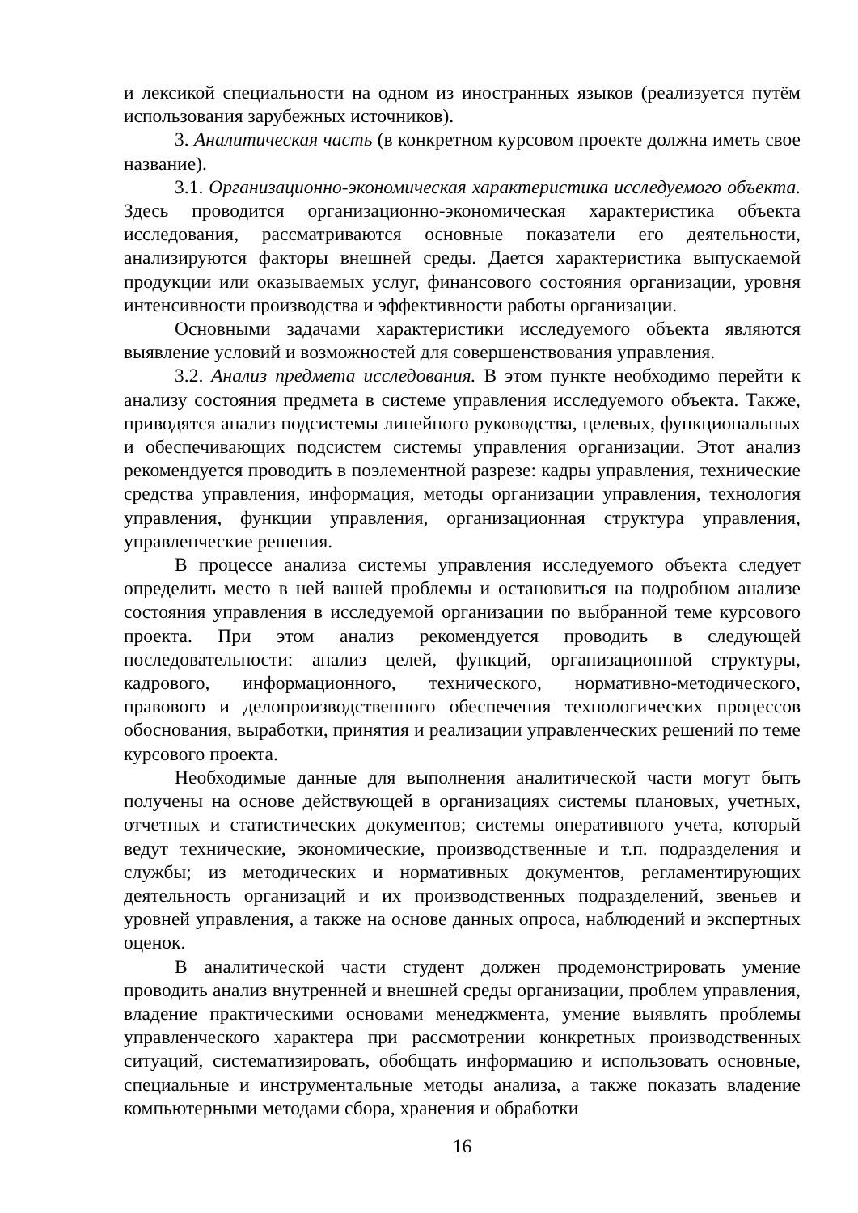и лексикой специальности на одном из иностранных языков (реализуется путём использования зарубежных источников).
3. Аналитическая часть (в конкретном курсовом проекте должна иметь свое название).
3.1. Организационно-экономическая характеристика исследуемого объекта. Здесь проводится организационно-экономическая характеристика объекта исследования, рассматриваются основные показатели его деятельности, анализируются факторы внешней среды. Дается характеристика выпускаемой продукции или оказываемых услуг, финансового состояния организации, уровня интенсивности производства и эффективности работы организации.
Основными задачами характеристики исследуемого объекта являются выявление условий и возможностей для совершенствования управления.
3.2. Анализ предмета исследования. В этом пункте необходимо перейти к анализу состояния предмета в системе управления исследуемого объекта. Также, приводятся анализ подсистемы линейного руководства, целевых, функциональных и обеспечивающих подсистем системы управления организации. Этот анализ рекомендуется проводить в поэлементной разрезе: кадры управления, технические средства управления, информация, методы организации управления, технология управления, функции управления, организационная структура управления, управленческие решения.
В процессе анализа системы управления исследуемого объекта следует определить место в ней вашей проблемы и остановиться на подробном анализе состояния управления в исследуемой организации по выбранной теме курсового проекта. При этом анализ рекомендуется проводить в следующей последовательности: анализ целей, функций, организационной структуры, кадрового, информационного, технического, нормативно-методического, правового и делопроизводственного обеспечения технологических процессов обоснования, выработки, принятия и реализации управленческих решений по теме курсового проекта.
Необходимые данные для выполнения аналитической части могут быть получены на основе действующей в организациях системы плановых, учетных, отчетных и статистических документов; системы оперативного учета, который ведут технические, экономические, производственные и т.п. подразделения и службы; из методических и нормативных документов, регламентирующих деятельность организаций и их производственных подразделений, звеньев и уровней управления, а также на основе данных опроса, наблюдений и экспертных оценок.
В аналитической части студент должен продемонстрировать умение проводить анализ внутренней и внешней среды организации, проблем управления, владение практическими основами менеджмента, умение выявлять проблемы управленческого характера при рассмотрении конкретных производственных ситуаций, систематизировать, обобщать информацию и использовать основные, специальные и инструментальные методы анализа, а также показать владение компьютерными методами сбора, хранения и обработки
16